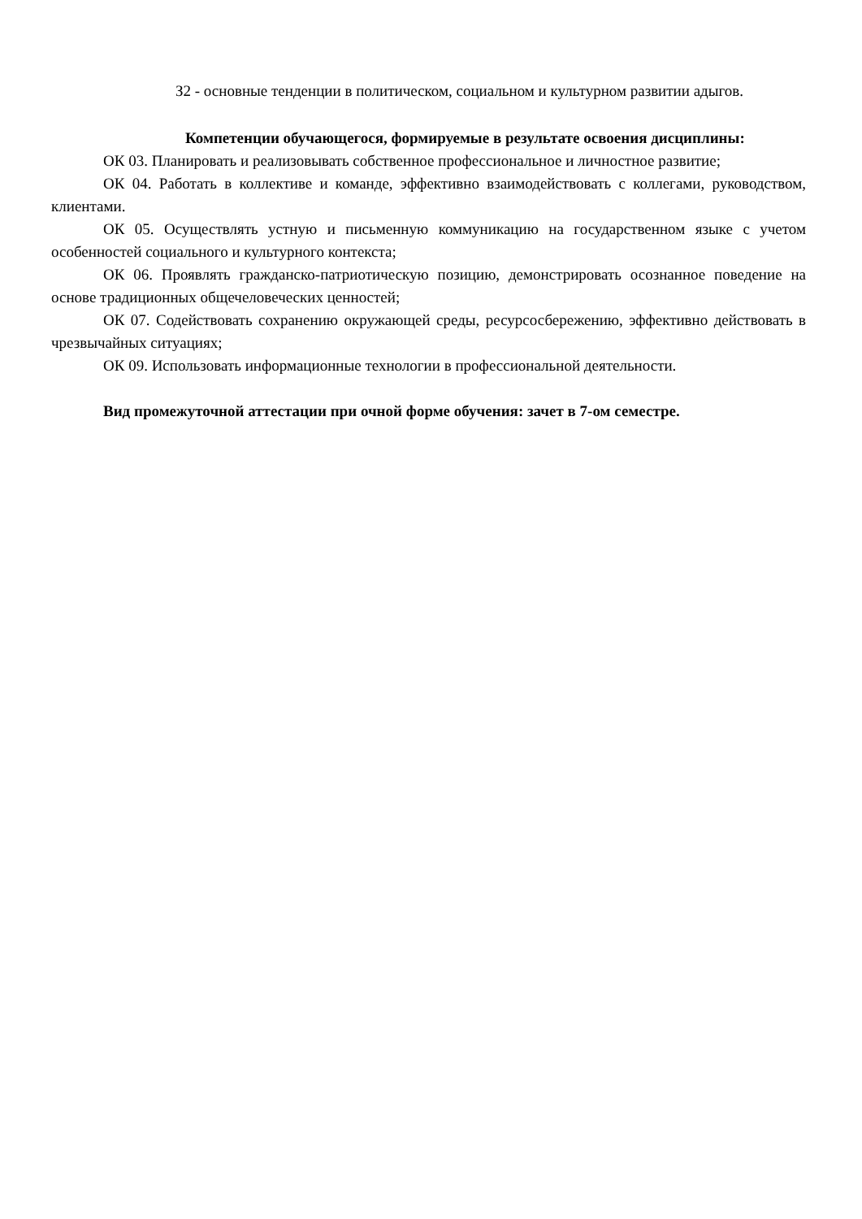З2 - основные тенденции в политическом, социальном и культурном развитии адыгов.
Компетенции обучающегося, формируемые в результате освоения дисциплины:
ОК 03. Планировать и реализовывать собственное профессиональное и личностное развитие;
ОК 04. Работать в коллективе и команде, эффективно взаимодействовать с коллегами, руководством, клиентами.
ОК 05. Осуществлять устную и письменную коммуникацию на государственном языке с учетом особенностей социального и культурного контекста;
ОК 06. Проявлять гражданско-патриотическую позицию, демонстрировать осознанное поведение на основе традиционных общечеловеческих ценностей;
ОК 07. Содействовать сохранению окружающей среды, ресурсосбережению, эффективно действовать в чрезвычайных ситуациях;
ОК 09. Использовать информационные технологии в профессиональной деятельности.
Вид промежуточной аттестации при очной форме обучения: зачет в 7-ом семестре.